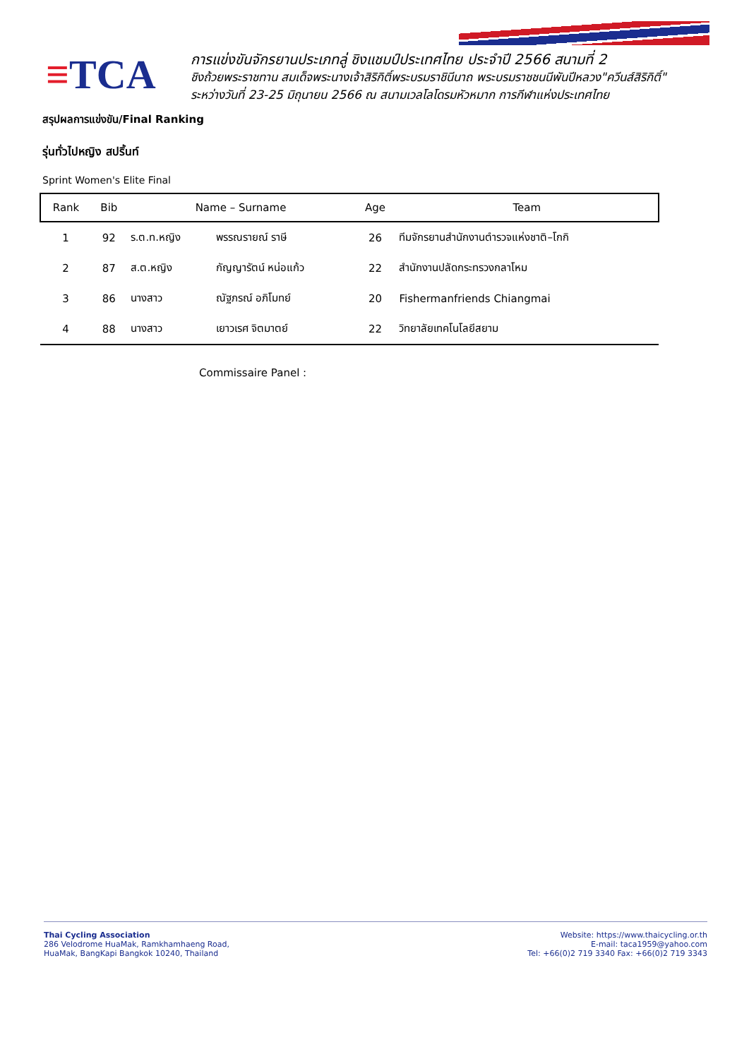≡TCA
การแข่งขันจักรยานประเภทลู่ ชิงแชมป์ประเทศไทย ประจำปี 2566 สนามที่ 2
ชิงถ้วยพระราชทาน สมเด็จพระนางเจ้าสิริกิติ์พระบรมราชินีนาถ พระบรมราชชนนีพันปีหลวง"ควีนส์สิริกิติ์"
ระหว่างวันที่ 23-25 มิถุนายน 2566 ณ สนามเวลโลโดรมหัวหมาก การกีฬาแห่งประเทศไทย
สรุปผลการแข่งขัน/Final Ranking
รุ่นทั่วไปหญิง สปริ้นท์
Sprint Women's Elite Final
| Rank | Bib | Name – Surname | | Age | Team |
| --- | --- | --- | --- | --- | --- |
| 1 | 92 | ร.ต.ท.หญิง | พรรณรายณ์ ราษี | 26 | ทีมจักรยานสำนักงานตำรวจแห่งชาติ–โกกิ |
| 2 | 87 | ส.ต.หญิง | กัญญารัตน์ หน่อแก้ว | 22 | สำนักงานปลัดกระทรวงกลาโหม |
| 3 | 86 | นางสาว | ณัฐภรณ์ อภิโมทย์ | 20 | Fishermanfriends Chiangmai |
| 4 | 88 | นางสาว | เยาวเรศ จิตมาตย์ | 22 | วิทยาลัยเทคโนโลยีสยาม |
Commissaire Panel :
Thai Cycling Association
286 Velodrome HuaMak, Ramkhamhaeng Road,
HuaMak, BangKapi Bangkok 10240, Thailand
Website: https://www.thaicycling.or.th
E-mail: taca1959@yahoo.com
Tel: +66(0)2 719 3340 Fax: +66(0)2 719 3343